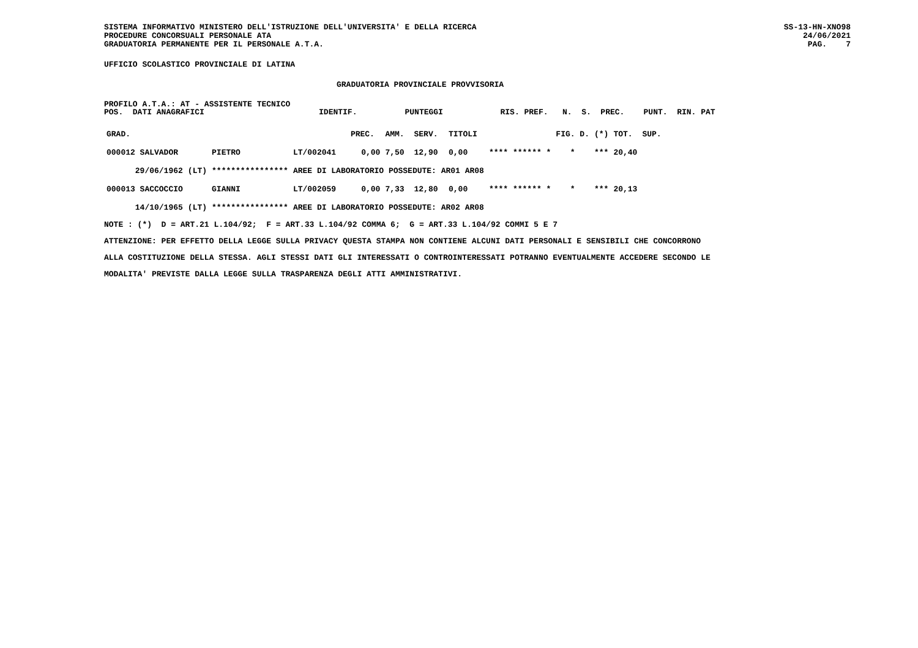SISTEMA INFORMATIVO MINISTERO DELL'ISTRUZIONE DELL'UNIVERSITA' E DELLA RICERCA
PROCEDURE CONCORSUALI PERSONALE ATA
GRADUATORIA PERMANENTE PER IL PERSONALE A.T.A.
SS-13-HN-XNO98
24/06/2021
PAG. 7
UFFICIO SCOLASTICO PROVINCIALE DI LATINA
GRADUATORIA PROVINCIALE PROVVISORIA
PROFILO A.T.A.: AT - ASSISTENTE TECNICO POS. DATI ANAGRAFICI IDENTIF. PUNTEGGI RIS. PREF. N. S. PREC. PUNT. RIN. PAT
| GRAD. | | | | PREC. | AMM. | SERV. | TITOLI | | FIG. D. | (*) | TOT. | SUP. |
| --- | --- | --- | --- | --- | --- | --- | --- | --- | --- | --- | --- | --- |
| 000012 SALVADOR | | PIETRO | LT/002041 | 0,00 | 7,50 | 12,90 | 0,00 | **** ****** * | * | *** | 20,40 | |
| 29/06/1962 | (LT) | **************** | AREE DI LABORATORIO POSSEDUTE: AR01 AR08 | | | | | | | | | |
| 000013 SACCOCCIO | | GIANNI | LT/002059 | 0,00 | 7,33 | 12,80 | 0,00 | **** ****** * | * | *** | 20,13 | |
| 14/10/1965 | (LT) | **************** | AREE DI LABORATORIO POSSEDUTE: AR02 AR08 | | | | | | | | | |
NOTE : (*) D = ART.21 L.104/92; F = ART.33 L.104/92 COMMA 6; G = ART.33 L.104/92 COMMI 5 E 7
ATTENZIONE: PER EFFETTO DELLA LEGGE SULLA PRIVACY QUESTA STAMPA NON CONTIENE ALCUNI DATI PERSONALI E SENSIBILI CHE CONCORRONO
ALLA COSTITUZIONE DELLA STESSA. AGLI STESSI DATI GLI INTERESSATI O CONTROINTERESSATI POTRANNO EVENTUALMENTE ACCEDERE SECONDO LE
MODALITA' PREVISTE DALLA LEGGE SULLA TRASPARENZA DEGLI ATTI AMMINISTRATIVI.